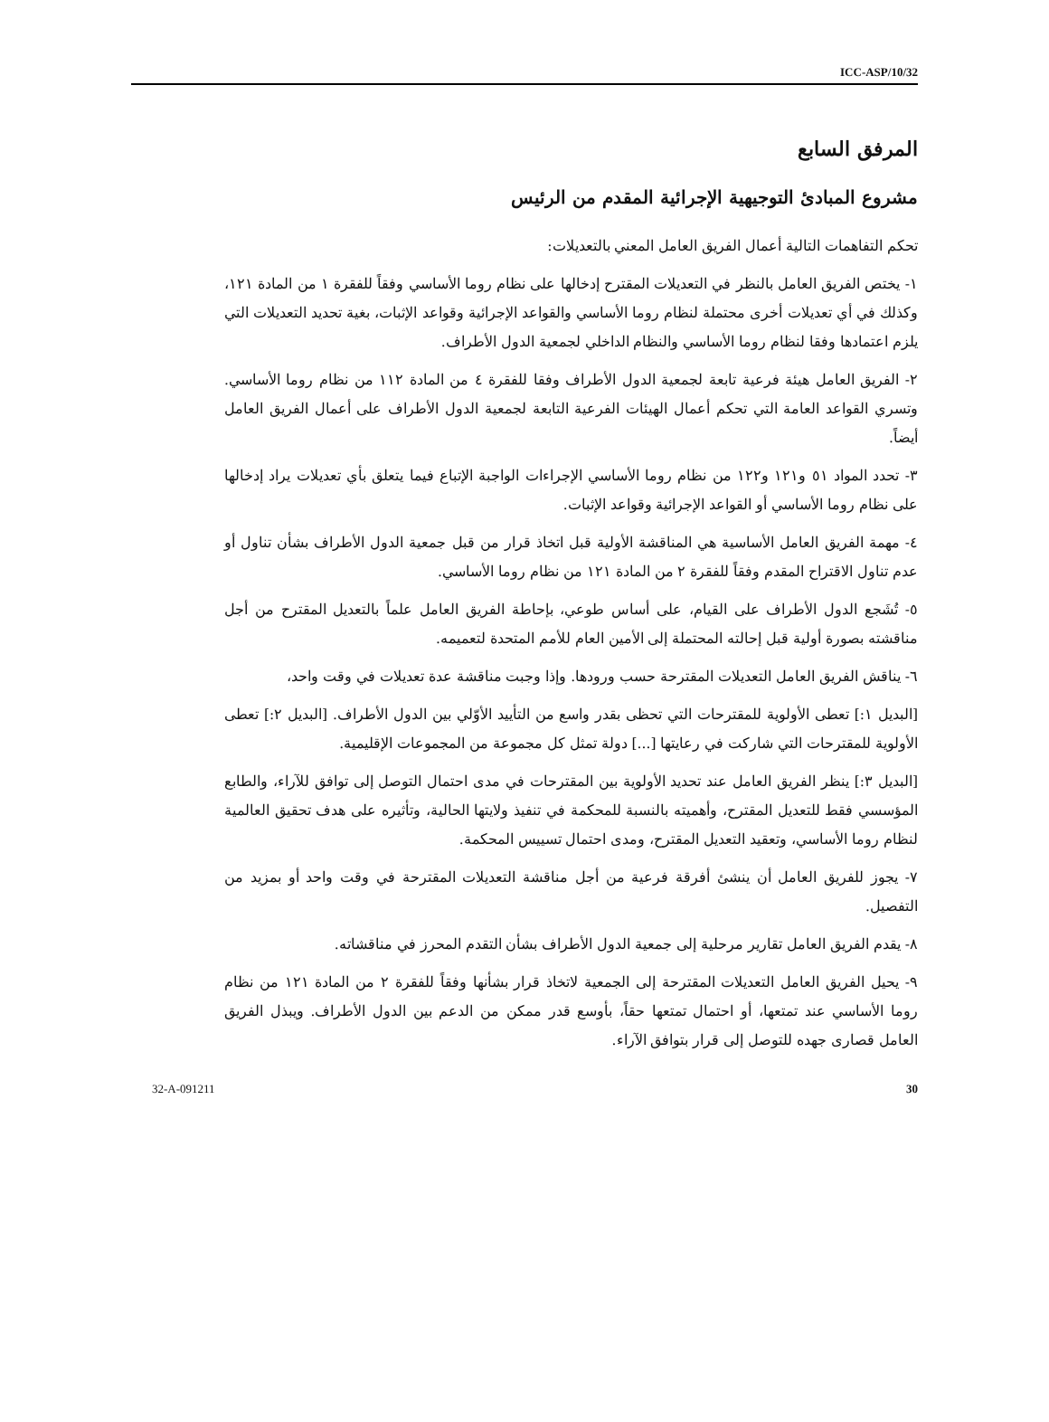ICC-ASP/10/32
المرفق السابع
مشروع المبادئ التوجيهية الإجرائية المقدم من الرئيس
تحكم التفاهمات التالية أعمال الفريق العامل المعني بالتعديلات:
١- يختص الفريق العامل بالنظر في التعديلات المقترح إدخالها على نظام روما الأساسي وفقاً للفقرة ١ من المادة ١٢١، وكذلك في أي تعديلات أخرى محتملة لنظام روما الأساسي والقواعد الإجرائية وقواعد الإثبات، بغية تحديد التعديلات التي يلزم اعتمادها وفقا لنظام روما الأساسي والنظام الداخلي لجمعية الدول الأطراف.
٢- الفريق العامل هيئة فرعية تابعة لجمعية الدول الأطراف وفقا للفقرة ٤ من المادة ١١٢ من نظام روما الأساسي. وتسري القواعد العامة التي تحكم أعمال الهيئات الفرعية التابعة لجمعية الدول الأطراف على أعمال الفريق العامل أيضاً.
٣- تحدد المواد ٥١ و١٢١ و١٢٢ من نظام روما الأساسي الإجراءات الواجبة الإتباع فيما يتعلق بأي تعديلات يراد إدخالها على نظام روما الأساسي أو القواعد الإجرائية وقواعد الإثبات.
٤- مهمة الفريق العامل الأساسية هي المناقشة الأولية قبل اتخاذ قرار من قبل جمعية الدول الأطراف بشأن تناول أو عدم تناول الاقتراح المقدم وفقاً للفقرة ٢ من المادة ١٢١ من نظام روما الأساسي.
٥- تُشَجع الدول الأطراف على القيام، على أساس طوعي، بإحاطة الفريق العامل علماً بالتعديل المقترح من أجل مناقشته بصورة أولية قبل إحالته المحتملة إلى الأمين العام للأمم المتحدة لتعميمه.
٦- يناقش الفريق العامل التعديلات المقترحة حسب ورودها. وإذا وجبت مناقشة عدة تعديلات في وقت واحد،
[البديل ١:] تعطى الأولوية للمقترحات التي تحظى بقدر واسع من التأييد الأوّلي بين الدول الأطراف. [البديل ٢:] تعطى الأولوية للمقترحات التي شاركت في رعايتها [...] دولة تمثل كل مجموعة من المجموعات الإقليمية.
[البديل ٣:] ينظر الفريق العامل عند تحديد الأولوية بين المقترحات في مدى احتمال التوصل إلى توافق للآراء، والطابع المؤسسي فقط للتعديل المقترح، وأهميته بالنسبة للمحكمة في تنفيذ ولايتها الحالية، وتأثيره على هدف تحقيق العالمية لنظام روما الأساسي، وتعقيد التعديل المقترح، ومدى احتمال تسييس المحكمة.
٧- يجوز للفريق العامل أن ينشئ أفرقة فرعية من أجل مناقشة التعديلات المقترحة في وقت واحد أو بمزيد من التفصيل.
٨- يقدم الفريق العامل تقارير مرحلية إلى جمعية الدول الأطراف بشأن التقدم المحرز في مناقشاته.
٩- يحيل الفريق العامل التعديلات المقترحة إلى الجمعية لاتخاذ قرار بشأنها وفقاً للفقرة ٢ من المادة ١٢١ من نظام روما الأساسي عند تمتعها، أو احتمال تمتعها حقاً، بأوسع قدر ممكن من الدعم بين الدول الأطراف. ويبذل الفريق العامل قصارى جهده للتوصل إلى قرار بتوافق الآراء.
32-A-091211 30